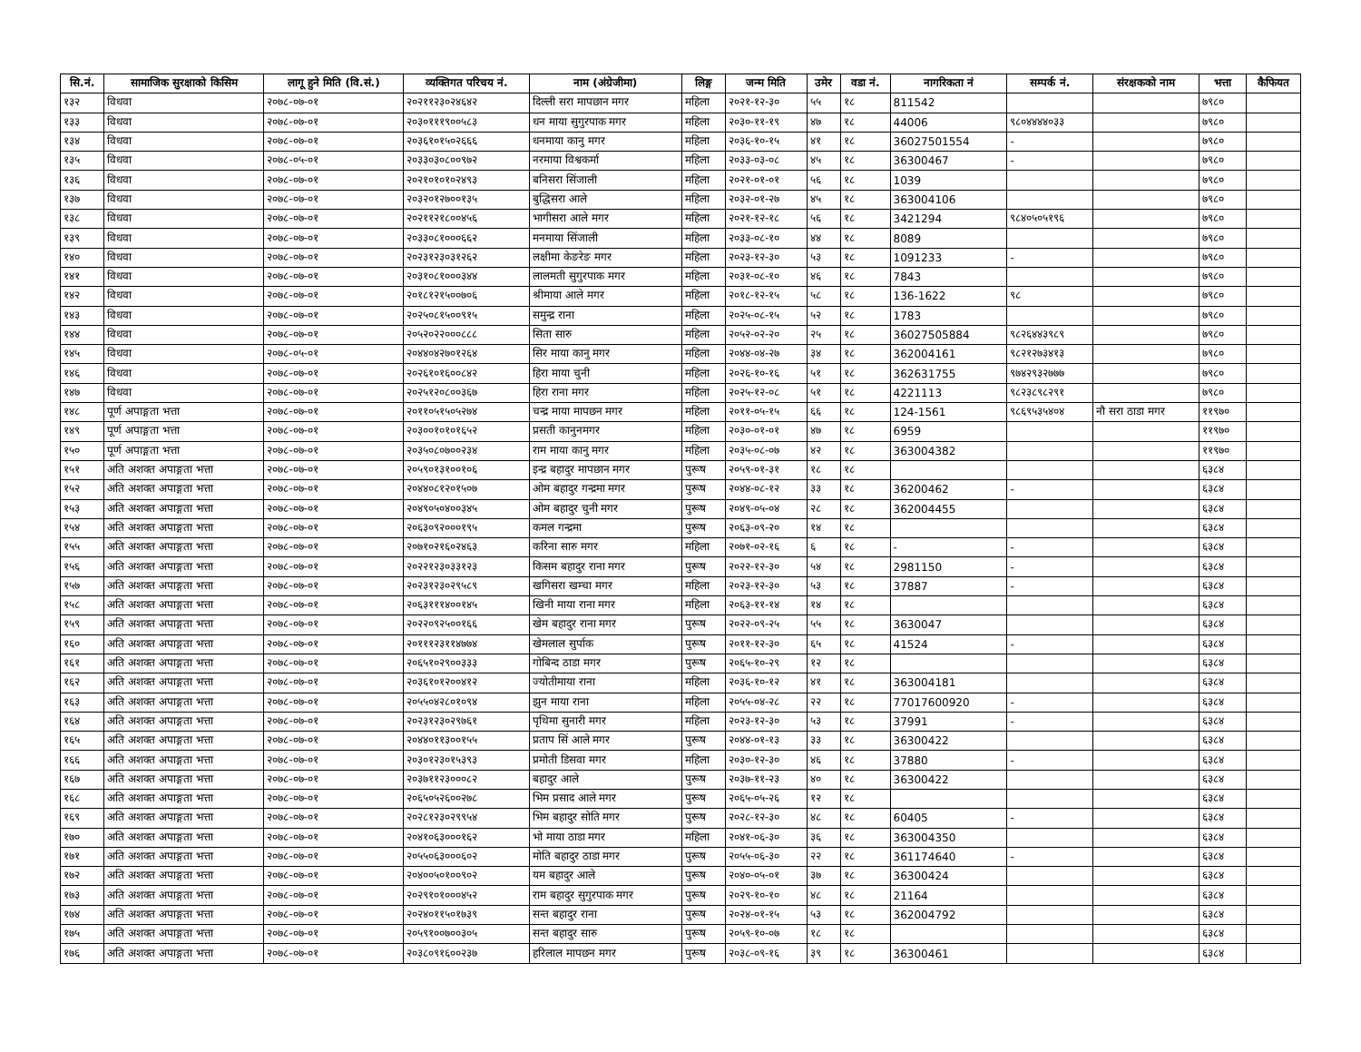| सि.नं. | सामाजिक सुरक्षाको किसिम | लागू हुने मिति (वि.सं.) | व्यक्तिगत परिचय नं. | नाम (अंग्रेजीमा) | लिङ्ग | जन्म मिति | उमेर | वडा नं. | नागरिकता नं | सम्पर्क नं. | संरक्षकको नाम | भत्ता | कैफियत |
| --- | --- | --- | --- | --- | --- | --- | --- | --- | --- | --- | --- | --- | --- |
| १३२ | विधवा | २०७८-०७-०१ | २०२११२३०२४६४२ | दिल्ली सरा मापछान मगर | महिला | २०२१-१२-३० | ५५ | १८ | 811542 | | | ७९८० | |
| १३३ | विधवा | २०७८-०७-०१ | २०३०१११९००५८३ | धन माया सुगुरपाक मगर | महिला | २०३०-११-१९ | ४७ | १८ | 44006 | ९८०४४४४०३३ | | ७९८० | |
| १३४ | विधवा | २०७८-०७-०१ | २०३६१०१५०२६६६ | धनमाया कानु मगर | महिला | २०३६-१०-१५ | ४१ | १८ | 36027501554 | - | | ७९८० | |
| १३५ | विधवा | २०७८-०५-०१ | २०३३०३०८००९७२ | नरमाया विश्वकर्मा | महिला | २०३३-०३-०८ | ४५ | १८ | 36300467 | - | | ७९८० | |
| १३६ | विधवा | २०७८-०७-०१ | २०२१०१०१०२४९३ | बनिसरा सिंजाली | महिला | २०२१-०१-०१ | ५६ | १८ | 1039 | | | ७९८० | |
| १३७ | विधवा | २०७८-०७-०१ | २०३२०१२७००१३५ | बुद्धिसरा आले | महिला | २०३२-०१-२७ | ४५ | १८ | 363004106 | | | ७९८० | |
| १३८ | विधवा | २०७८-०७-०१ | २०२११२१८००४५६ | भागीसरा आले मगर | महिला | २०२१-१२-१८ | ५६ | १८ | 3421294 | ९८४०५०५१९६ | | ७९८० | |
| १३९ | विधवा | २०७८-०७-०१ | २०३३०८१०००६६२ | मनमाया सिंजाली | महिला | २०३३-०८-१० | ४४ | १८ | 8089 | | | ७९८० | |
| १४० | विधवा | २०७८-०७-०१ | २०२३१२३०३१२६२ | लक्षीमा केङरेङ मगर | महिला | २०२३-१२-३० | ५३ | १८ | 1091233 | - | | ७९८० | |
| १४१ | विधवा | २०७८-०७-०१ | २०३१०८१०००३४४ | लालमती सुगुरपाक मगर | महिला | २०३१-०८-१० | ४६ | १८ | 7843 | | | ७९८० | |
| १४२ | विधवा | २०७८-०७-०१ | २०१८१२१५००७०६ | श्रीमाया आले मगर | महिला | २०१८-१२-१५ | ५८ | १८ | 136-1622 | ९८ | | ७९८० | |
| १४३ | विधवा | २०७८-०७-०१ | २०२५०८१५००९१५ | समुन्द्र राना | महिला | २०२५-०८-१५ | ५२ | १८ | 1783 | | | ७९८० | |
| १४४ | विधवा | २०७८-०७-०१ | २०५२०२२०००८८८ | सिता सारु | महिला | २०५२-०२-२० | २५ | १८ | 36027505884 | ९८२६४४३९८९ | | ७९८० | |
| १४५ | विधवा | २०७८-०५-०१ | २०४४०४२७०१२६४ | सिर माया कानु मगर | महिला | २०४४-०४-२७ | ३४ | १८ | 362004161 | ९८२१२७३४१३ | | ७९८० | |
| १४६ | विधवा | २०७८-०७-०१ | २०२६१०१६००८४२ | हिरा माया चुनी | महिला | २०२६-१०-१६ | ५१ | १८ | 362631755 | ९७४२९३२७७७ | | ७९८० | |
| १४७ | विधवा | २०७८-०७-०१ | २०२५१२०८००३६७ | हिरा राना मगर | महिला | २०२५-१२-०८ | ५१ | १८ | 4221113 | ९८२३८९८२९१ | | ७९८० | |
| १४८ | पूर्ण अपाङ्गता भत्ता | २०७८-०७-०१ | २०११०५१५०५२७४ | चन्द्र माया मापछन मगर | महिला | २०११-०५-१५ | ६६ | १८ | 124-1561 | ९८६९५३५४०४ | नौ सरा ठाडा मगर | ११९७० | |
| १४९ | पूर्ण अपाङ्गता भत्ता | २०७८-०७-०१ | २०३००१०१०१६५२ | प्रसती कानुनमगर | महिला | २०३०-०१-०१ | ४७ | १८ | 6959 | | | ११९७० | |
| १५० | पूर्ण अपाङ्गता भत्ता | २०७८-०७-०१ | २०३५०८०७००२३४ | राम माया कानु मगर | महिला | २०३५-०८-०७ | ४२ | १८ | 363004382 | | | ११९७० | |
| १५१ | अति अशक्त अपाङ्गता भत्ता | २०७८-०७-०१ | २०५९०१३१००१०६ | इन्द्र बहादुर मापछान मगर | पुरूष | २०५९-०१-३१ | १८ | १८ | | | | ६३८४ | |
| १५२ | अति अशक्त अपाङ्गता भत्ता | २०७८-०७-०१ | २०४४०८१२०१५०७ | ओम बहादुर गन्द्रमा मगर | पुरूष | २०४४-०८-१२ | ३३ | १८ | 36200462 | - | | ६३८४ | |
| १५३ | अति अशक्त अपाङ्गता भत्ता | २०७८-०७-०१ | २०४९०५०४००३४५ | ओम बहादुर चुनी मगर | पुरूष | २०४९-०५-०४ | २८ | १८ | 362004455 | | | ६३८४ | |
| १५४ | अति अशक्त अपाङ्गता भत्ता | २०७८-०७-०१ | २०६३०९२०००१९५ | कमल गन्द्रमा | पुरूष | २०६३-०९-२० | १४ | १८ | | | | ६३८४ | |
| १५५ | अति अशक्त अपाङ्गता भत्ता | २०७८-०७-०१ | २०७१०२१६०२४६३ | करिना सारु मगर | महिला | २०७१-०२-१६ | ६ | १८ | - | - | | ६३८४ | |
| १५६ | अति अशक्त अपाङ्गता भत्ता | २०७८-०७-०१ | २०२२१२३०३३१२३ | किसम बहादुर राना मगर | पुरूष | २०२२-१२-३० | ५४ | १८ | 2981150 | - | | ६३८४ | |
| १५७ | अति अशक्त अपाङ्गता भत्ता | २०७८-०७-०१ | २०२३१२३०२९५८९ | खगिसरा खम्चा मगर | महिला | २०२३-१२-३० | ५३ | १८ | 37887 | - | | ६३८४ | |
| १५८ | अति अशक्त अपाङ्गता भत्ता | २०७८-०७-०१ | २०६३१११४००१४५ | खिनी माया राना मगर | महिला | २०६३-११-१४ | १४ | १८ | | | | ६३८४ | |
| १५९ | अति अशक्त अपाङ्गता भत्ता | २०७८-०७-०१ | २०२२०९२५००१६६ | खेम बहादुर राना मगर | पुरूष | २०२२-०९-२५ | ५५ | १८ | 3630047 | | | ६३८४ | |
| १६० | अति अशक्त अपाङ्गता भत्ता | २०७८-०७-०१ | २०१११२३११४७७४ | खेमलाल सुर्पाक | पुरूष | २०११-१२-३० | ६५ | १८ | 41524 | - | | ६३८४ | |
| १६१ | अति अशक्त अपाङ्गता भत्ता | २०७८-०७-०१ | २०६५१०२९००३३३ | गोबिन्द ठाडा मगर | पुरूष | २०६५-१०-२९ | १२ | १८ | | | | ६३८४ | |
| १६२ | अति अशक्त अपाङ्गता भत्ता | २०७८-०७-०१ | २०३६१०१२००४१२ | ज्योतीमाया राना | महिला | २०३६-१०-१२ | ४१ | १८ | 363004181 | | | ६३८४ | |
| १६३ | अति अशक्त अपाङ्गता भत्ता | २०७८-०७-०१ | २०५५०४२८०१०९४ | झुन माया राना | महिला | २०५५-०४-२८ | २२ | १८ | 77017600920 | - | | ६३८४ | |
| १६४ | अति अशक्त अपाङ्गता भत्ता | २०७८-०७-०१ | २०२३१२३०२९७६१ | पृथिमा सुनारी मगर | महिला | २०२३-१२-३० | ५३ | १८ | 37991 | - | | ६३८४ | |
| १६५ | अति अशक्त अपाङ्गता भत्ता | २०७८-०७-०१ | २०४४०११३००१५५ | प्रताप सिं आले मगर | पुरूष | २०४४-०१-१३ | ३३ | १८ | 36300422 | | | ६३८४ | |
| १६६ | अति अशक्त अपाङ्गता भत्ता | २०७८-०७-०१ | २०३०१२३०१५३९३ | प्रमोती डिसवा मगर | महिला | २०३०-१२-३० | ४६ | १८ | 37880 | - | | ६३८४ | |
| १६७ | अति अशक्त अपाङ्गता भत्ता | २०७८-०७-०१ | २०३७११२३०००८२ | बहादुर आले | पुरूष | २०३७-११-२३ | ४० | १८ | 36300422 | | | ६३८४ | |
| १६८ | अति अशक्त अपाङ्गता भत्ता | २०७८-०७-०१ | २०६५०५२६००२७८ | भिम प्रसाद आले मगर | पुरूष | २०६५-०५-२६ | १२ | १८ | | | | ६३८४ | |
| १६९ | अति अशक्त अपाङ्गता भत्ता | २०७८-०७-०१ | २०२८१२३०२९९५४ | भिम बहादुर सोति मगर | पुरूष | २०२८-१२-३० | ४८ | १८ | 60405 | - | | ६३८४ | |
| १७० | अति अशक्त अपाङ्गता भत्ता | २०७८-०७-०१ | २०४१०६३०००१६२ | भो माया ठाडा मगर | महिला | २०४१-०६-३० | ३६ | १८ | 363004350 | | | ६३८४ | |
| १७१ | अति अशक्त अपाङ्गता भत्ता | २०७८-०७-०१ | २०५५०६३०००६०२ | मोति बहादुर ठाडा मगर | पुरूष | २०५५-०६-३० | २२ | १८ | 361174640 | - | | ६३८४ | |
| १७२ | अति अशक्त अपाङ्गता भत्ता | २०७८-०७-०१ | २०४००५०१००९०२ | यम बहादुर आले | पुरूष | २०४०-०५-०१ | ३७ | १८ | 36300424 | | | ६३८४ | |
| १७३ | अति अशक्त अपाङ्गता भत्ता | २०७८-०७-०१ | २०२९१०१०००४५२ | राम बहादुर सुगुरपाक मगर | पुरूष | २०२९-१०-१० | ४८ | १८ | 21164 | | | ६३८४ | |
| १७४ | अति अशक्त अपाङ्गता भत्ता | २०७८-०७-०१ | २०२४०११५०१७३९ | सन्त बहादुर राना | पुरूष | २०२४-०१-१५ | ५३ | १८ | 362004792 | | | ६३८४ | |
| १७५ | अति अशक्त अपाङ्गता भत्ता | २०७८-०७-०१ | २०५९१००७००३०५ | सन्त बहादुर सारु | पुरूष | २०५९-१०-०७ | १८ | १८ | | | | ६३८४ | |
| १७६ | अति अशक्त अपाङ्गता भत्ता | २०७८-०७-०१ | २०३८०९१६००२३७ | हरिलाल मापछन मगर | पुरूष | २०३८-०९-१६ | ३९ | १८ | 36300461 | | | ६३८४ | |